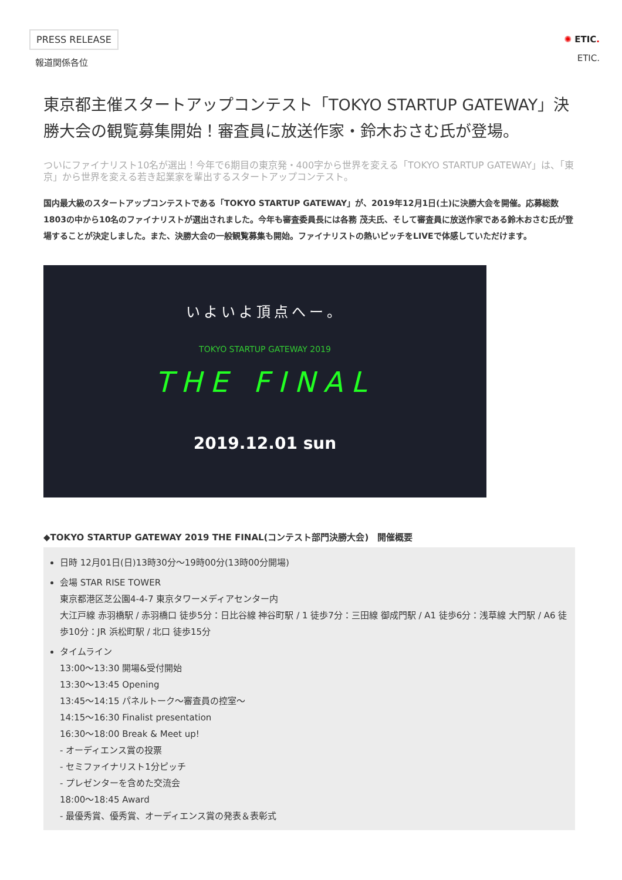PRESS RELEASE
報道関係各位
✺ ETIC.
ETIC.
東京都主催スタートアップコンテスト「TOKYO STARTUP GATEWAY」決勝大会の観覧募集開始！審査員に放送作家・鈴木おさむ氏が登場。
ついにファイナリスト10名が選出！今年で6期目の東京発・400字から世界を変える「TOKYO STARTUP GATEWAY」は、「東京」から世界を変える若き起業家を輩出するスタートアップコンテスト。
国内最大級のスタートアップコンテストである「TOKYO STARTUP GATEWAY」が、2019年12月1日(土)に決勝大会を開催。応募総数1803の中から10名のファイナリストが選出されました。今年も審査委員長には各務 茂夫氏、そして審査員に放送作家である鈴木おさむ氏が登場することが決定しました。また、決勝大会の一般観覧募集も開始。ファイナリストの熱いピッチをLIVEで体感していただけます。
いよいよ頂点へー。
TOKYO STARTUP GATEWAY 2019
THE FINAL
2019.12.01 sun
◆TOKYO STARTUP GATEWAY 2019 THE FINAL(コンテスト部門決勝大会)　開催概要
日時 12月01日(日)13時30分～19時00分(13時00分開場)
会場 STAR RISE TOWER
東京都港区芝公園4-4-7 東京タワーメディアセンター内
大江戸線 赤羽橋駅 / 赤羽橋口 徒歩5分：日比谷線 神谷町駅 / 1 徒歩7分：三田線 御成門駅 / A1 徒歩6分：浅草線 大門駅 / A6 徒歩10分：JR 浜松町駅 / 北口 徒歩15分
タイムライン
13:00～13:30 開場&受付開始
13:30～13:45 Opening
13:45～14:15 パネルトーク～審査員の控室～
14:15～16:30 Finalist presentation
16:30～18:00 Break & Meet up!
- オーディエンス賞の投票
- セミファイナリスト1分ピッチ
- プレゼンターを含めた交流会
18:00～18:45 Award
- 最優秀賞、優秀賞、オーディエンス賞の発表＆表彰式